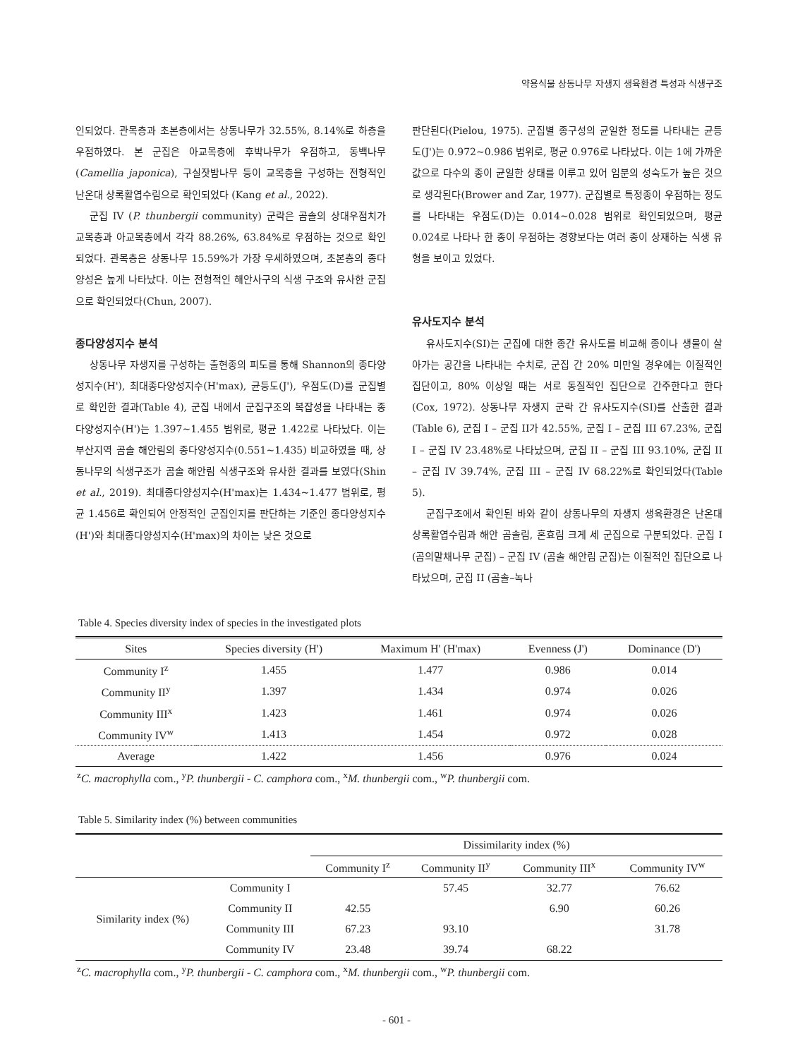약용식물 상동나무 자생지 생육환경 특성과 식생구조
인되었다. 관목층과 초본층에서는 상동나무가 32.55%, 8.14%로 하층을 우점하였다. 본 군집은 아교목층에 후박나무가 우점하고, 동백나무(Camellia japonica), 구실잣밤나무 등이 교목층을 구성하는 전형적인 난온대 상록활엽수림으로 확인되었다 (Kang et al., 2022).
군집 IV (P. thunbergii community) 군락은 곰솔의 상대우점치가 교목층과 아교목층에서 각각 88.26%, 63.84%로 우점하는 것으로 확인되었다. 관목층은 상동나무 15.59%가 가장 우세하였으며, 초본층의 종다양성은 높게 나타났다. 이는 전형적인 해안사구의 식생 구조와 유사한 군집으로 확인되었다(Chun, 2007).
종다양성지수 분석
상동나무 자생지를 구성하는 출현종의 피도를 통해 Shannon의 종다양성지수(H'), 최대종다양성지수(H'max), 균등도(J'), 우점도(D)를 군집별로 확인한 결과(Table 4), 군집 내에서 군집구조의 복잡성을 나타내는 종다양성지수(H')는 1.397~1.455 범위로, 평균 1.422로 나타났다. 이는 부산지역 곰솔 해안림의 종다양성지수(0.551~1.435) 비교하였을 때, 상동나무의 식생구조가 곰솔 해안림 식생구조와 유사한 결과를 보였다(Shin et al., 2019). 최대종다양성지수(H'max)는 1.434~1.477 범위로, 평균 1.456로 확인되어 안정적인 군집인지를 판단하는 기준인 종다양성지수(H')와 최대종다양성지수(H'max)의 차이는 낮은 것으로
판단된다(Pielou, 1975). 군집별 종구성의 균일한 정도를 나타내는 균등도(J')는 0.972~0.986 범위로, 평균 0.976로 나타났다. 이는 1에 가까운 값으로 다수의 종이 균일한 상태를 이루고 있어 임분의 성숙도가 높은 것으로 생각된다(Brower and Zar, 1977). 군집별로 특정종이 우점하는 정도를 나타내는 우점도(D)는 0.014~0.028 범위로 확인되었으며, 평균 0.024로 나타나 한 종이 우점하는 경향보다는 여러 종이 상재하는 식생 유형을 보이고 있었다.
유사도지수 분석
유사도지수(SI)는 군집에 대한 종간 유사도를 비교해 종이나 생물이 살아가는 공간을 나타내는 수치로, 군집 간 20% 미만일 경우에는 이질적인 집단이고, 80% 이상일 때는 서로 동질적인 집단으로 간주한다고 한다(Cox, 1972). 상동나무 자생지 군락 간 유사도지수(SI)를 산출한 결과(Table 6), 군집 I – 군집 II가 42.55%, 군집 I – 군집 III 67.23%, 군집 I – 군집 IV 23.48%로 나타났으며, 군집 II – 군집 III 93.10%, 군집 II – 군집 IV 39.74%, 군집 III – 군집 IV 68.22%로 확인되었다(Table 5).
군집구조에서 확인된 바와 같이 상동나무의 자생지 생육환경은 난온대 상록활엽수림과 해안 곰솔림, 혼효림 크게 세 군집으로 구분되었다. 군집 I (곰의말채나무 군집) – 군집 IV (곰솔 해안림 군집)는 이질적인 집단으로 나타났으며, 군집 II (곰솔–녹나
Table 4. Species diversity index of species in the investigated plots
| Sites | Species diversity (H') | Maximum H' (H'max) | Evenness (J') | Dominance (D') |
| --- | --- | --- | --- | --- |
| Community I<sup>z</sup> | 1.455 | 1.477 | 0.986 | 0.014 |
| Community II<sup>y</sup> | 1.397 | 1.434 | 0.974 | 0.026 |
| Community III<sup>x</sup> | 1.423 | 1.461 | 0.974 | 0.026 |
| Community IV<sup>w</sup> | 1.413 | 1.454 | 0.972 | 0.028 |
| Average | 1.422 | 1.456 | 0.976 | 0.024 |
<sup>z</sup> C. macrophylla com., <sup>y</sup>P. thunbergii - C. camphora com., <sup>x</sup>M. thunbergii com., <sup>w</sup>P. thunbergii com.
Table 5. Similarity index (%) between communities
| | | Dissimilarity index (%) | | | |
| | | Community I<sup>z</sup> | Community II<sup>y</sup> | Community III<sup>x</sup> | Community IV<sup>w</sup> |
| Similarity index (%) | Community I | | 57.45 | 32.77 | 76.62 |
| | Community II | 42.55 | | 6.90 | 60.26 |
| | Community III | 67.23 | 93.10 | | 31.78 |
| | Community IV | 23.48 | 39.74 | 68.22 | |
<sup>z</sup> C. macrophylla com., <sup>y</sup>P. thunbergii - C. camphora com., <sup>x</sup>M. thunbergii com., <sup>w</sup>P. thunbergii com.
- 601 -